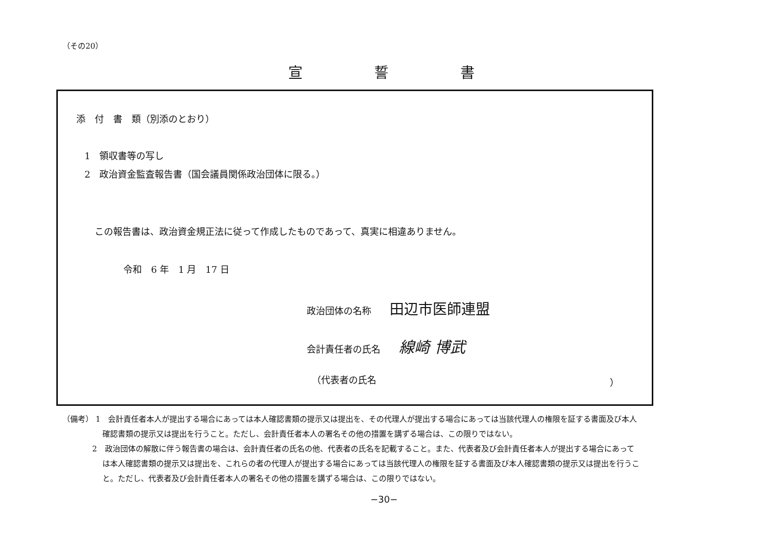（その20）
宣誓書
添　付　書　類（別添のとおり）
1　領収書等の写し
2　政治資金監査報告書（国会議員関係政治団体に限る。）
この報告書は、政治資金規正法に従って作成したものであって、真実に相違ありません。
令和　6 年　1 月　17 日
政治団体の名称　　田辺市医師連盟
会計責任者の氏名　　線崎 博武
（代表者の氏名 ）
（備考） 1　会計責任者本人が提出する場合にあっては本人確認書類の提示又は提出を、その代理人が提出する場合にあっては当該代理人の権限を証する書面及び本人確認書類の提示又は提出を行うこと。ただし、会計責任者本人の署名その他の措置を講ずる場合は、この限りではない。
2　政治団体の解散に伴う報告書の場合は、会計責任者の氏名の他、代表者の氏名を記載すること。また、代表者及び会計責任者本人が提出する場合にあっては本人確認書類の提示又は提出を、これらの者の代理人が提出する場合にあっては当該代理人の権限を証する書面及び本人確認書類の提示又は提出を行うこと。ただし、代表者及び会計責任者本人の署名その他の措置を講ずる場合は、この限りではない。
−30−